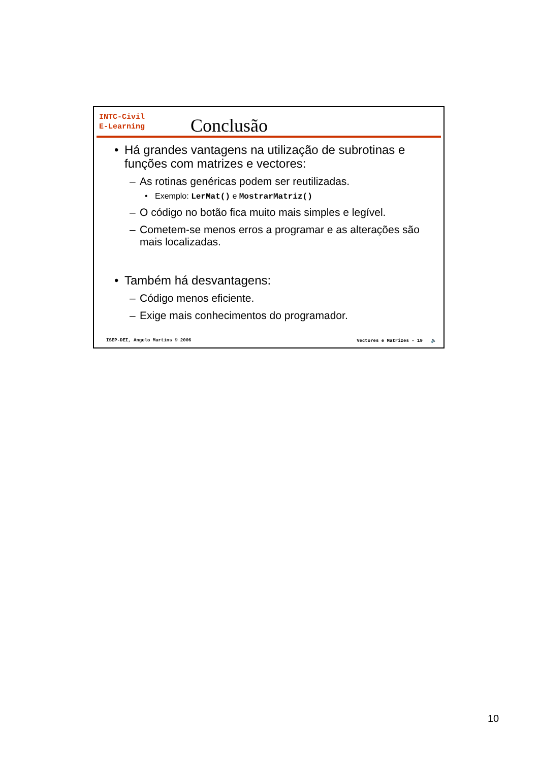INTC-Civil
E-Learning
Conclusão
• Há grandes vantagens na utilização de subrotinas e funções com matrizes e vectores:
– As rotinas genéricas podem ser reutilizadas.
• Exemplo: LerMat() e MostrarMatriz()
– O código no botão fica muito mais simples e legível.
– Cometem-se menos erros a programar e as alterações são mais localizadas.
• Também há desvantagens:
– Código menos eficiente.
– Exige mais conhecimentos do programador.
ISEP-DEI, Angelo Martins © 2006 Vectores e Matrizes - 19 🔈
10